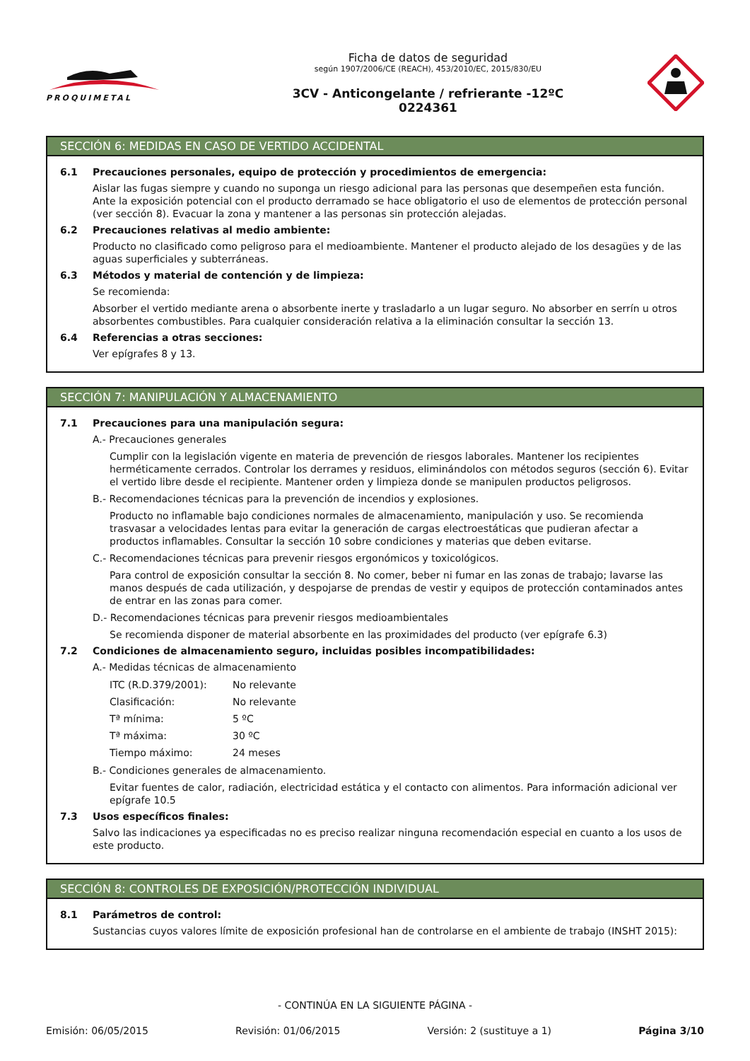PROQUIMETAL
Ficha de datos de seguridad
según 1907/2006/CE (REACH), 453/2010/EC, 2015/830/EU
3CV - Anticongelante / refrierante -12ºC
0224361
SECCIÓN 6: MEDIDAS EN CASO DE VERTIDO ACCIDENTAL
6.1 Precauciones personales, equipo de protección y procedimientos de emergencia:
Aislar las fugas siempre y cuando no suponga un riesgo adicional para las personas que desempeñen esta función. Ante la exposición potencial con el producto derramado se hace obligatorio el uso de elementos de protección personal (ver sección 8). Evacuar la zona y mantener a las personas sin protección alejadas.
6.2 Precauciones relativas al medio ambiente:
Producto no clasificado como peligroso para el medioambiente. Mantener el producto alejado de los desagües y de las aguas superficiales y subterráneas.
6.3 Métodos y material de contención y de limpieza:
Se recomienda:
Absorber el vertido mediante arena o absorbente inerte y trasladarlo a un lugar seguro. No absorber en serrín u otros absorbentes combustibles. Para cualquier consideración relativa a la eliminación consultar la sección 13.
6.4 Referencias a otras secciones:
Ver epígrafes 8 y 13.
SECCIÓN 7: MANIPULACIÓN Y ALMACENAMIENTO
7.1 Precauciones para una manipulación segura:
A.- Precauciones generales
Cumplir con la legislación vigente en materia de prevención de riesgos laborales. Mantener los recipientes herméticamente cerrados. Controlar los derrames y residuos, eliminándolos con métodos seguros (sección 6). Evitar el vertido libre desde el recipiente. Mantener orden y limpieza donde se manipulen productos peligrosos.
B.- Recomendaciones técnicas para la prevención de incendios y explosiones.
Producto no inflamable bajo condiciones normales de almacenamiento, manipulación y uso. Se recomienda trasvasar a velocidades lentas para evitar la generación de cargas electroestáticas que pudieran afectar a productos inflamables. Consultar la sección 10 sobre condiciones y materias que deben evitarse.
C.- Recomendaciones técnicas para prevenir riesgos ergonómicos y toxicológicos.
Para control de exposición consultar la sección 8. No comer, beber ni fumar en las zonas de trabajo; lavarse las manos después de cada utilización, y despojarse de prendas de vestir y equipos de protección contaminados antes de entrar en las zonas para comer.
D.- Recomendaciones técnicas para prevenir riesgos medioambientales
Se recomienda disponer de material absorbente en las proximidades del producto (ver epígrafe 6.3)
7.2 Condiciones de almacenamiento seguro, incluidas posibles incompatibilidades:
A.- Medidas técnicas de almacenamiento
ITC (R.D.379/2001): No relevante
Clasificación: No relevante
Tª mínima: 5 ºC
Tª máxima: 30 ºC
Tiempo máximo: 24 meses
B.- Condiciones generales de almacenamiento.
Evitar fuentes de calor, radiación, electricidad estática y el contacto con alimentos. Para información adicional ver epígrafe 10.5
7.3 Usos específicos finales:
Salvo las indicaciones ya especificadas no es preciso realizar ninguna recomendación especial en cuanto a los usos de este producto.
SECCIÓN 8: CONTROLES DE EXPOSICIÓN/PROTECCIÓN INDIVIDUAL
8.1 Parámetros de control:
Sustancias cuyos valores límite de exposición profesional han de controlarse en el ambiente de trabajo (INSHT 2015):
- CONTINÚA EN LA SIGUIENTE PÁGINA -
Emisión: 06/05/2015 Revisión: 01/06/2015 Versión: 2 (sustituye a 1) Página 3/10